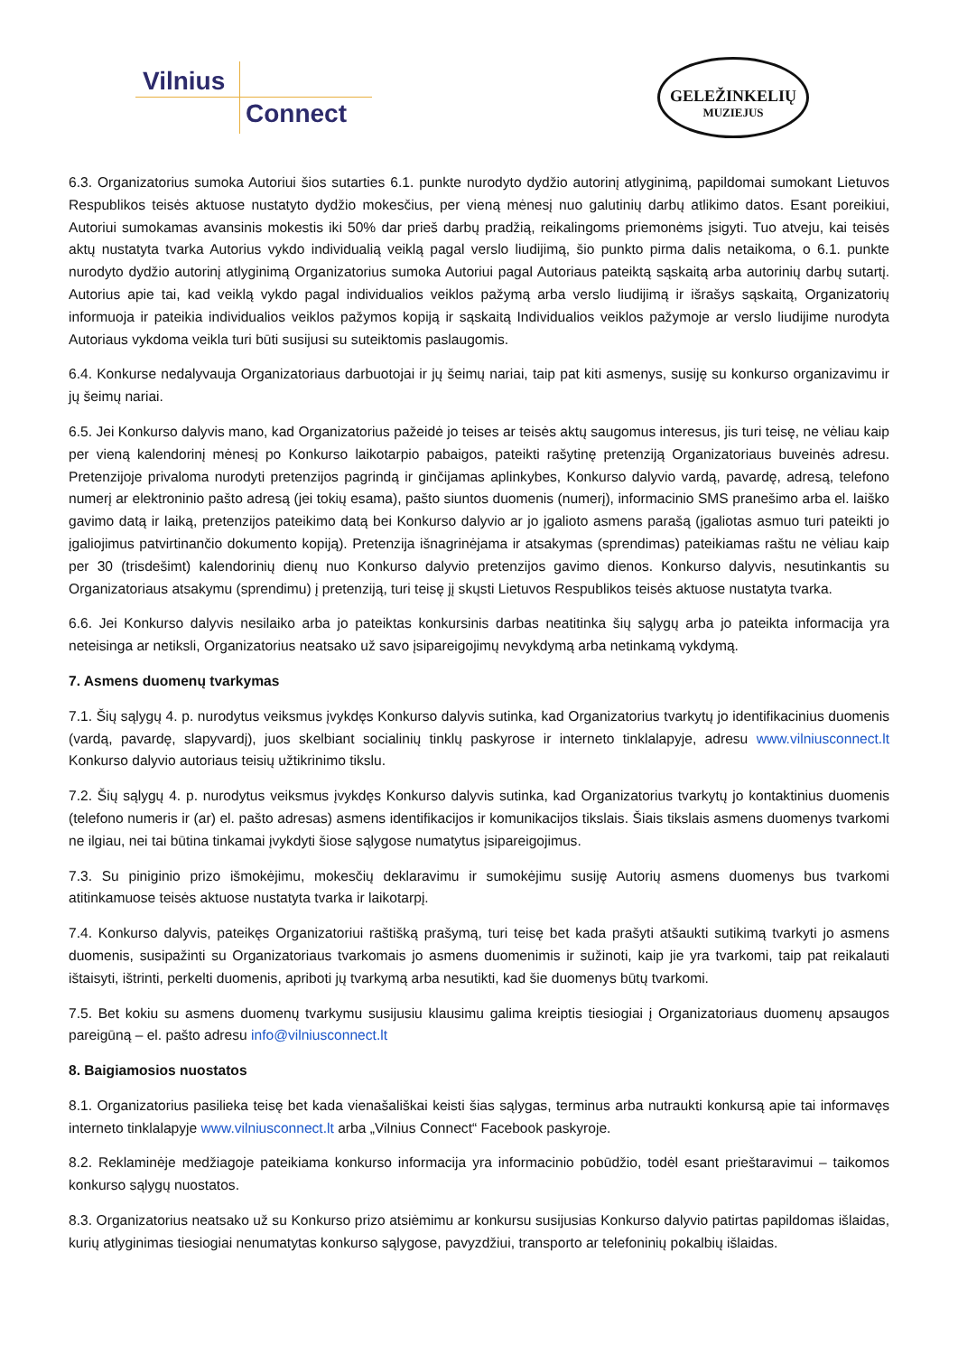Vilnius
Connect
GELEŽINKELIŲ
MUZIEJUS
6.3. Organizatorius sumoka Autoriui šios sutarties 6.1. punkte nurodyto dydžio autorinį atlyginimą, papildomai sumokant Lietuvos Respublikos teisės aktuose nustatyto dydžio mokesčius, per vieną mėnesį nuo galutinių darbų atlikimo datos. Esant poreikiui, Autoriui sumokamas avansinis mokestis iki 50% dar prieš darbų pradžią, reikalingoms priemonėms įsigyti. Tuo atveju, kai teisės aktų nustatyta tvarka Autorius vykdo individualią veiklą pagal verslo liudijimą, šio punkto pirma dalis netaikoma, o 6.1. punkte nurodyto dydžio autorinį atlyginimą Organizatorius sumoka Autoriui pagal Autoriaus pateiktą sąskaitą arba autorinių darbų sutartį. Autorius apie tai, kad veiklą vykdo pagal individualios veiklos pažymą arba verslo liudijimą ir išrašys sąskaitą, Organizatorių informuoja ir pateikia individualios veiklos pažymos kopiją ir sąskaitą Individualios veiklos pažymoje ar verslo liudijime nurodyta Autoriaus vykdoma veikla turi būti susijusi su suteiktomis paslaugomis.
6.4. Konkurse nedalyvauja Organizatoriaus darbuotojai ir jų šeimų nariai, taip pat kiti asmenys, susiję su konkurso organizavimu ir jų šeimų nariai.
6.5. Jei Konkurso dalyvis mano, kad Organizatorius pažeidė jo teises ar teisės aktų saugomus interesus, jis turi teisę, ne vėliau kaip per vieną kalendorinį mėnesį po Konkurso laikotarpio pabaigos, pateikti rašytinę pretenziją Organizatoriaus buveinės adresu. Pretenzijoje privaloma nurodyti pretenzijos pagrindą ir ginčijamas aplinkybes, Konkurso dalyvio vardą, pavardę, adresą, telefono numerį ar elektroninio pašto adresą (jei tokių esama), pašto siuntos duomenis (numerį), informacinio SMS pranešimo arba el. laiško gavimo datą ir laiką, pretenzijos pateikimo datą bei Konkurso dalyvio ar jo įgalioto asmens parašą (įgaliotas asmuo turi pateikti jo įgaliojimus patvirtinančio dokumento kopiją). Pretenzija išnagrinėjama ir atsakymas (sprendimas) pateikiamas raštu ne vėliau kaip per 30 (trisdešimt) kalendorinių dienų nuo Konkurso dalyvio pretenzijos gavimo dienos. Konkurso dalyvis, nesutinkantis su Organizatoriaus atsakymu (sprendimu) į pretenziją, turi teisę jį skųsti Lietuvos Respublikos teisės aktuose nustatyta tvarka.
6.6. Jei Konkurso dalyvis nesilaiko arba jo pateiktas konkursinis darbas neatitinka šių sąlygų arba jo pateikta informacija yra neteisinga ar netiksli, Organizatorius neatsako už savo įsipareigojimų nevykdymą arba netinkamą vykdymą.
7. Asmens duomenų tvarkymas
7.1. Šių sąlygų 4. p. nurodytus veiksmus įvykdęs Konkurso dalyvis sutinka, kad Organizatorius tvarkytų jo identifikacinius duomenis (vardą, pavardę, slapyvardį), juos skelbiant socialinių tinklų paskyrose ir interneto tinklalapyje, adresu www.vilniusconnect.lt Konkurso dalyvio autoriaus teisių užtikrinimo tikslu.
7.2. Šių sąlygų 4. p. nurodytus veiksmus įvykdęs Konkurso dalyvis sutinka, kad Organizatorius tvarkytų jo kontaktinius duomenis (telefono numeris ir (ar) el. pašto adresas) asmens identifikacijos ir komunikacijos tikslais. Šiais tikslais asmens duomenys tvarkomi ne ilgiau, nei tai būtina tinkamai įvykdyti šiose sąlygose numatytus įsipareigojimus.
7.3. Su piniginio prizo išmokėjimu, mokesčių deklaravimu ir sumokėjimu susiję Autorių asmens duomenys bus tvarkomi atitinkamuose teisės aktuose nustatyta tvarka ir laikotarpį.
7.4. Konkurso dalyvis, pateikęs Organizatoriui raštišką prašymą, turi teisę bet kada prašyti atšaukti sutikimą tvarkyti jo asmens duomenis, susipažinti su Organizatoriaus tvarkomais jo asmens duomenimis ir sužinoti, kaip jie yra tvarkomi, taip pat reikalauti ištaisyti, ištrinti, perkelti duomenis, apriboti jų tvarkymą arba nesutikti, kad šie duomenys būtų tvarkomi.
7.5. Bet kokiu su asmens duomenų tvarkymu susijusiu klausimu galima kreiptis tiesiogiai į Organizatoriaus duomenų apsaugos pareigūną – el. pašto adresu info@vilniusconnect.lt
8. Baigiamosios nuostatos
8.1. Organizatorius pasilieka teisę bet kada vienašališkai keisti šias sąlygas, terminus arba nutraukti konkursą apie tai informavęs interneto tinklalapyje www.vilniusconnect.lt arba „Vilnius Connect“ Facebook paskyroje.
8.2. Reklaminėje medžiagoje pateikiama konkurso informacija yra informacinio pobūdžio, todėl esant prieštaravimui – taikomos konkurso sąlygų nuostatos.
8.3. Organizatorius neatsako už su Konkurso prizo atsiėmimu ar konkursu susijusias Konkurso dalyvio patirtas papildomas išlaidas, kurių atlyginimas tiesiogiai nenumatytas konkurso sąlygose, pavyzdžiui, transporto ar telefoninių pokalbių išlaidas.